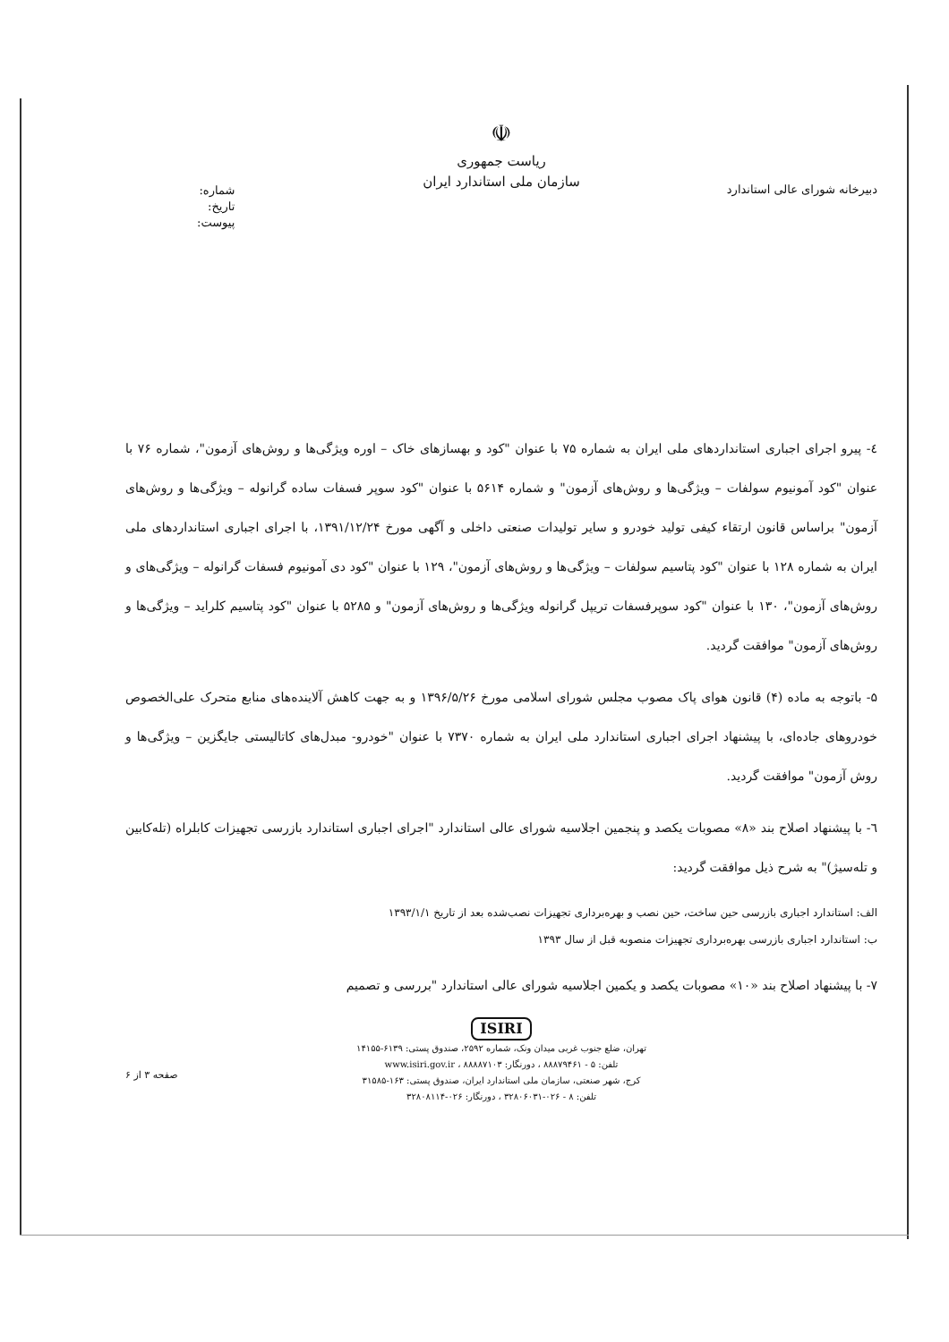☫
ریاست جمهوری
سازمان ملی استاندارد ایران
دبیرخانه شورای عالی استاندارد
شماره:
تاریخ:
پیوست:
٤- پیرو اجرای اجباری استانداردهای ملی ایران به شماره ۷۵ با عنوان "کود و بهسازهای خاک – اوره ویژگی‌ها و روش‌های آزمون"، شماره ۷۶ با عنوان "کود آمونیوم سولفات – ویژگی‌ها و روش‌های آزمون" و شماره ۵۶۱۴ با عنوان "کود سوپر فسفات ساده گرانوله – ویژگی‌ها و روش‌های آزمون" براساس قانون ارتقاء کیفی تولید خودرو و سایر تولیدات صنعتی داخلی و آگهی مورخ ۱۳۹۱/۱۲/۲۴، با اجرای اجباری استانداردهای ملی ایران به شماره ۱۲۸ با عنوان "کود پتاسیم سولفات – ویژگی‌ها و روش‌های آزمون"، ۱۲۹ با عنوان "کود دی آمونیوم فسفات گرانوله – ویژگی‌های و روش‌های آزمون"، ۱۳۰ با عنوان "کود سوپرفسفات تریپل گرانوله ویژگی‌ها و روش‌های آزمون" و ۵۲۸۵ با عنوان "کود پتاسیم کلراید – ویژگی‌ها و روش‌های آزمون" موافقت گردید.
۵- باتوجه به ماده (۴) قانون هوای پاک مصوب مجلس شورای اسلامی مورخ ۱۳۹۶/۵/۲۶ و به جهت کاهش آلاینده‌های منابع متحرک علی‌الخصوص خودروهای جاده‌ای، با پیشنهاد اجرای اجباری استاندارد ملی ایران به شماره ۷۳۷۰ با عنوان "خودرو- مبدل‌های کاتالیستی جایگزین – ویژگی‌ها و روش آزمون" موافقت گردید.
٦- با پیشنهاد اصلاح بند «۸» مصوبات یکصد و پنجمین اجلاسیه شورای عالی استاندارد "اجرای اجباری استاندارد بازرسی تجهیزات کابلراه (تله‌کابین و تله‌سیژ)" به شرح ذیل موافقت گردید:
الف: استاندارد اجباری بازرسی حین ساخت، حین نصب و بهره‌برداری تجهیزات نصب‌شده بعد از تاریخ ۱۳۹۳/۱/۱
ب: استاندارد اجباری بازرسی بهره‌برداری تجهیزات منصوبه قبل از سال ۱۳۹۳
۷- با پیشنهاد اصلاح بند «۱۰» مصوبات یکصد و یکمین اجلاسیه شورای عالی استاندارد "بررسی و تصمیم
ISIRI
تهران، ضلع جنوب غربی میدان ونک، شماره ۲۵۹۲، صندوق پستی: ۶۱۳۹-۱۴۱۵۵
تلفن: ۵ - ۸۸۸۷۹۴۶۱ ، دورنگار: ۸۸۸۸۷۱۰۳ ، www.isiri.gov.ir
کرج، شهر صنعتی، سازمان ملی استاندارد ایران، صندوق پستی: ۱۶۳-۳۱۵۸۵
تلفن: ۸ - ۰۲۶-۳۲۸۰۶۰۳۱ ، دورنگار: ۰۲۶-۳۲۸۰۸۱۱۴
صفحه ۳ از ۶